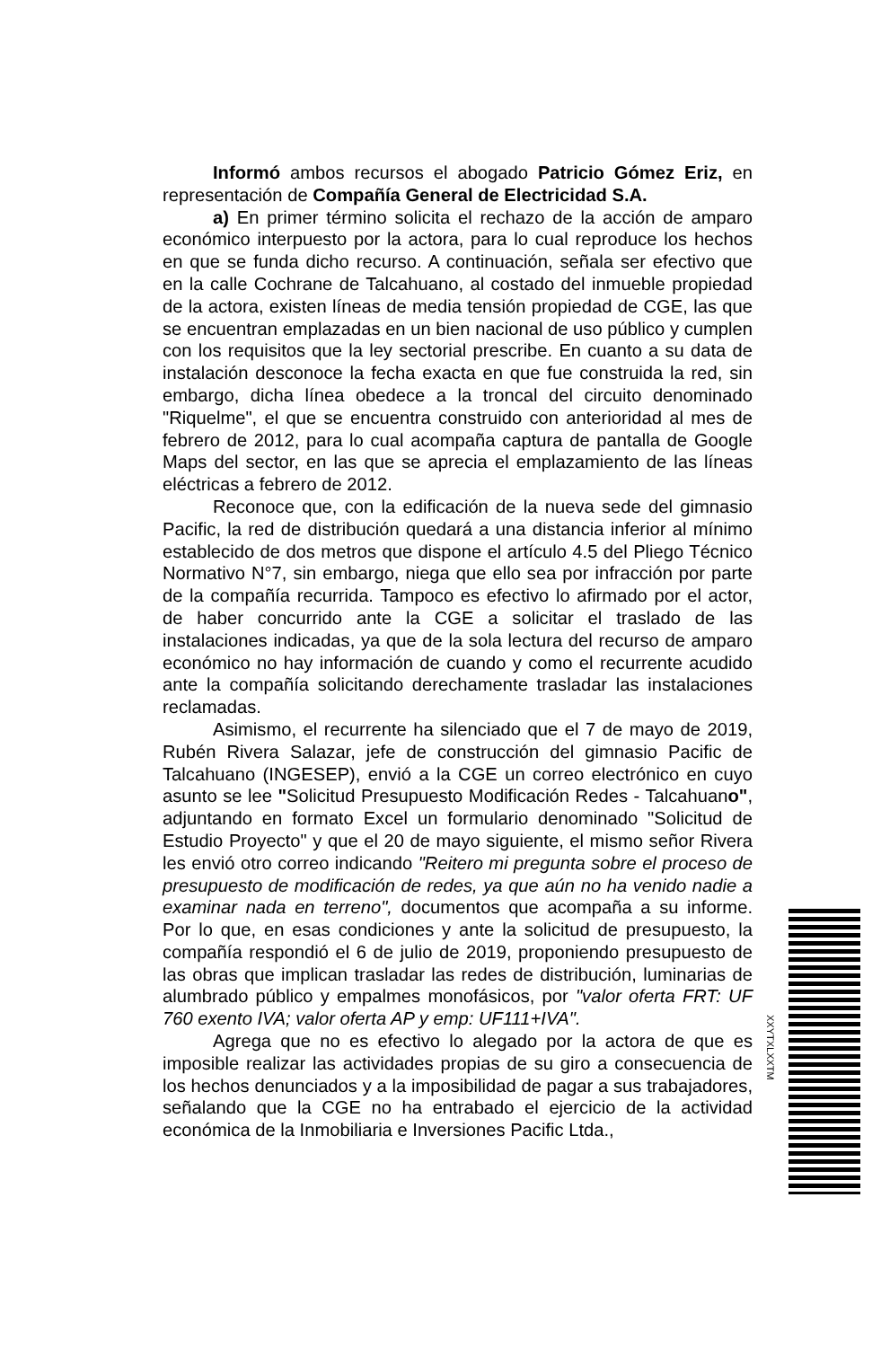Informó ambos recursos el abogado Patricio Gómez Eriz, en representación de Compañía General de Electricidad S.A.
a) En primer término solicita el rechazo de la acción de amparo económico interpuesto por la actora, para lo cual reproduce los hechos en que se funda dicho recurso. A continuación, señala ser efectivo que en la calle Cochrane de Talcahuano, al costado del inmueble propiedad de la actora, existen líneas de media tensión propiedad de CGE, las que se encuentran emplazadas en un bien nacional de uso público y cumplen con los requisitos que la ley sectorial prescribe. En cuanto a su data de instalación desconoce la fecha exacta en que fue construida la red, sin embargo, dicha línea obedece a la troncal del circuito denominado "Riquelme", el que se encuentra construido con anterioridad al mes de febrero de 2012, para lo cual acompaña captura de pantalla de Google Maps del sector, en las que se aprecia el emplazamiento de las líneas eléctricas a febrero de 2012.
Reconoce que, con la edificación de la nueva sede del gimnasio Pacific, la red de distribución quedará a una distancia inferior al mínimo establecido de dos metros que dispone el artículo 4.5 del Pliego Técnico Normativo N°7, sin embargo, niega que ello sea por infracción por parte de la compañía recurrida. Tampoco es efectivo lo afirmado por el actor, de haber concurrido ante la CGE a solicitar el traslado de las instalaciones indicadas, ya que de la sola lectura del recurso de amparo económico no hay información de cuando y como el recurrente acudido ante la compañía solicitando derechamente trasladar las instalaciones reclamadas.
Asimismo, el recurrente ha silenciado que el 7 de mayo de 2019, Rubén Rivera Salazar, jefe de construcción del gimnasio Pacific de Talcahuano (INGESEP), envió a la CGE un correo electrónico en cuyo asunto se lee "Solicitud Presupuesto Modificación Redes - Talcahuano", adjuntando en formato Excel un formulario denominado "Solicitud de Estudio Proyecto" y que el 20 de mayo siguiente, el mismo señor Rivera les envió otro correo indicando "Reitero mi pregunta sobre el proceso de presupuesto de modificación de redes, ya que aún no ha venido nadie a examinar nada en terreno", documentos que acompaña a su informe. Por lo que, en esas condiciones y ante la solicitud de presupuesto, la compañía respondió el 6 de julio de 2019, proponiendo presupuesto de las obras que implican trasladar las redes de distribución, luminarias de alumbrado público y empalmes monofásicos, por "valor oferta FRT: UF 760 exento IVA; valor oferta AP y emp: UF111+IVA".
Agrega que no es efectivo lo alegado por la actora de que es imposible realizar las actividades propias de su giro a consecuencia de los hechos denunciados y a la imposibilidad de pagar a sus trabajadores, señalando que la CGE no ha entrabado el ejercicio de la actividad económica de la Inmobiliaria e Inversiones Pacific Ltda.,
XXYTXLXXTM